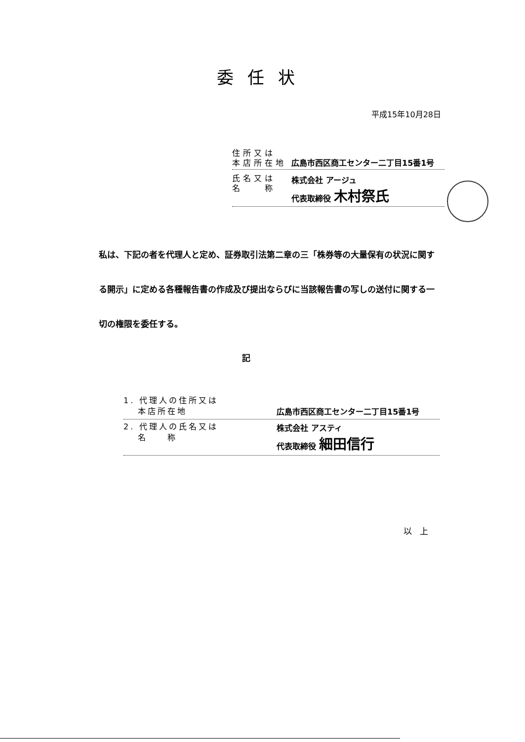委任状
平成15年10月28日
住所又は
本店所在地
広島市西区商工センター二丁目15番1号
氏名又は
名　　称
株式会社 アージュ
代表取締役 木村祭氏
私は、下記の者を代理人と定め、証券取引法第二章の三「株券等の大量保有の状況に関する開示」に定める各種報告書の作成及び提出ならびに当該報告書の写しの送付に関する一切の権限を委任する。
記
1. 代理人の住所又は
　 本店所在地
広島市西区商工センター二丁目15番1号
2. 代理人の氏名又は
　 名　　称
株式会社 アスティ
代表取締役 細田信行
以上